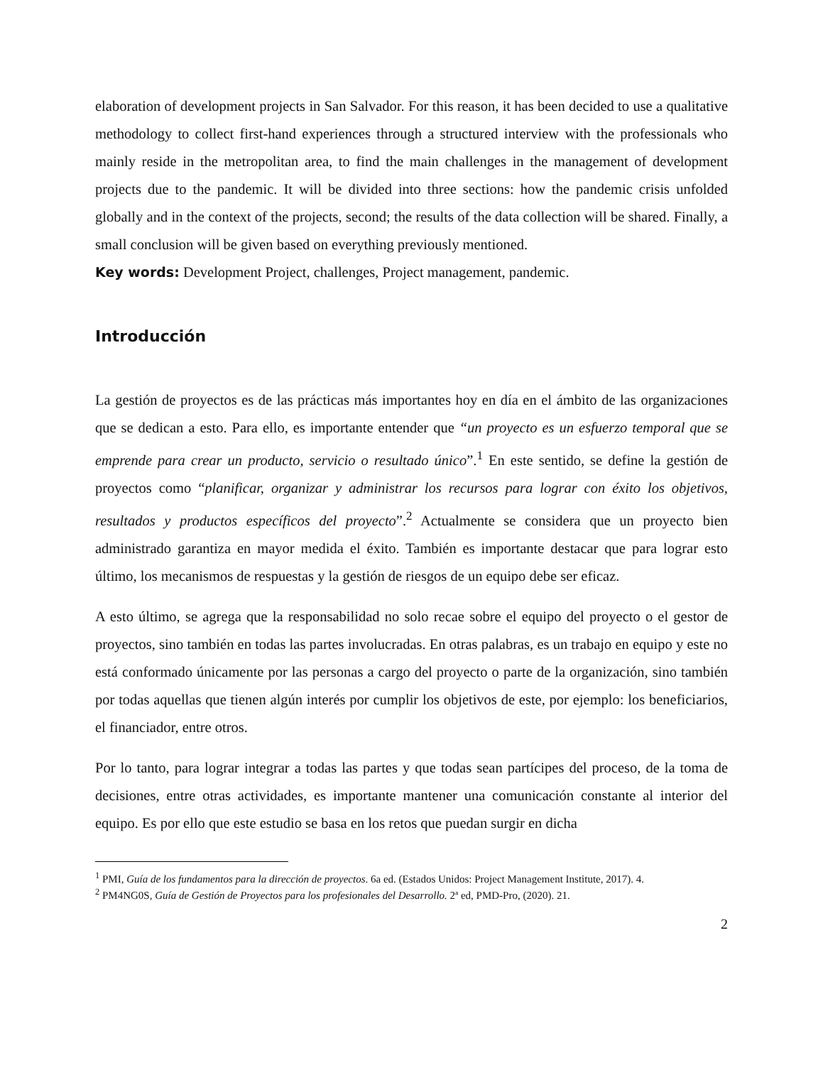elaboration of development projects in San Salvador. For this reason, it has been decided to use a qualitative methodology to collect first-hand experiences through a structured interview with the professionals who mainly reside in the metropolitan area, to find the main challenges in the management of development projects due to the pandemic. It will be divided into three sections: how the pandemic crisis unfolded globally and in the context of the projects, second; the results of the data collection will be shared. Finally, a small conclusion will be given based on everything previously mentioned.
Key words: Development Project, challenges, Project management, pandemic.
Introducción
La gestión de proyectos es de las prácticas más importantes hoy en día en el ámbito de las organizaciones que se dedican a esto. Para ello, es importante entender que “un proyecto es un esfuerzo temporal que se emprende para crear un producto, servicio o resultado único”.<sup>1</sup> En este sentido, se define la gestión de proyectos como “planificar, organizar y administrar los recursos para lograr con éxito los objetivos, resultados y productos específicos del proyecto”.<sup>2</sup> Actualmente se considera que un proyecto bien administrado garantiza en mayor medida el éxito. También es importante destacar que para lograr esto último, los mecanismos de respuestas y la gestión de riesgos de un equipo debe ser eficaz.
A esto último, se agrega que la responsabilidad no solo recae sobre el equipo del proyecto o el gestor de proyectos, sino también en todas las partes involucradas. En otras palabras, es un trabajo en equipo y este no está conformado únicamente por las personas a cargo del proyecto o parte de la organización, sino también por todas aquellas que tienen algún interés por cumplir los objetivos de este, por ejemplo: los beneficiarios, el financiador, entre otros.
Por lo tanto, para lograr integrar a todas las partes y que todas sean partícipes del proceso, de la toma de decisiones, entre otras actividades, es importante mantener una comunicación constante al interior del equipo. Es por ello que este estudio se basa en los retos que puedan surgir en dicha
<sup>1</sup> PMI, Guía de los fundamentos para la dirección de proyectos. 6a ed. (Estados Unidos: Project Management Institute, 2017). 4.
<sup>2</sup> PM4NG0S, Guía de Gestión de Proyectos para los profesionales del Desarrollo. 2ª ed, PMD-Pro, (2020). 21.
2